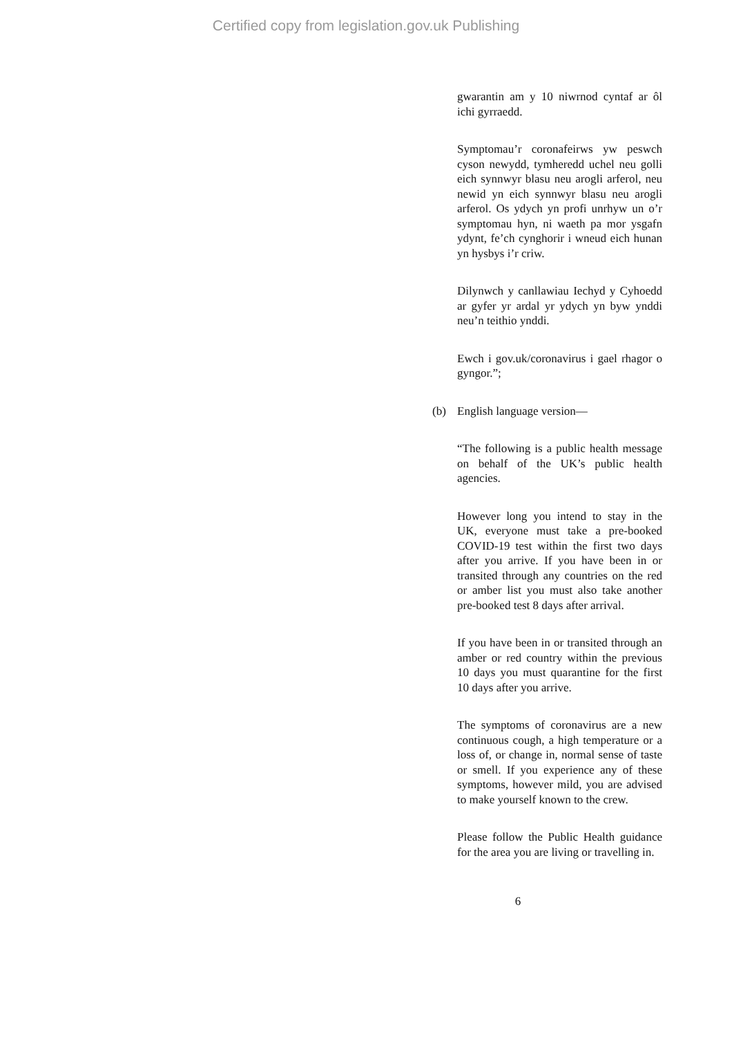Certified copy from legislation.gov.uk Publishing
gwarantin am y 10 niwrnod cyntaf ar ôl ichi gyrraedd.
Symptomau’r coronafeirws yw peswch cyson newydd, tymheredd uchel neu golli eich synnwyr blasu neu arogli arferol, neu newid yn eich synnwyr blasu neu arogli arferol. Os ydych yn profi unrhyw un o’r symptomau hyn, ni waeth pa mor ysgafn ydynt, fe’ch cynghorir i wneud eich hunan yn hysbys i’r criw.
Dilynwch y canllawiau Iechyd y Cyhoedd ar gyfer yr ardal yr ydych yn byw ynddi neu’n teithio ynddi.
Ewch i gov.uk/coronavirus i gael rhagor o gyngor.”;
(b) English language version—
“The following is a public health message on behalf of the UK’s public health agencies.
However long you intend to stay in the UK, everyone must take a pre-booked COVID-19 test within the first two days after you arrive. If you have been in or transited through any countries on the red or amber list you must also take another pre-booked test 8 days after arrival.
If you have been in or transited through an amber or red country within the previous 10 days you must quarantine for the first 10 days after you arrive.
The symptoms of coronavirus are a new continuous cough, a high temperature or a loss of, or change in, normal sense of taste or smell. If you experience any of these symptoms, however mild, you are advised to make yourself known to the crew.
Please follow the Public Health guidance for the area you are living or travelling in.
6